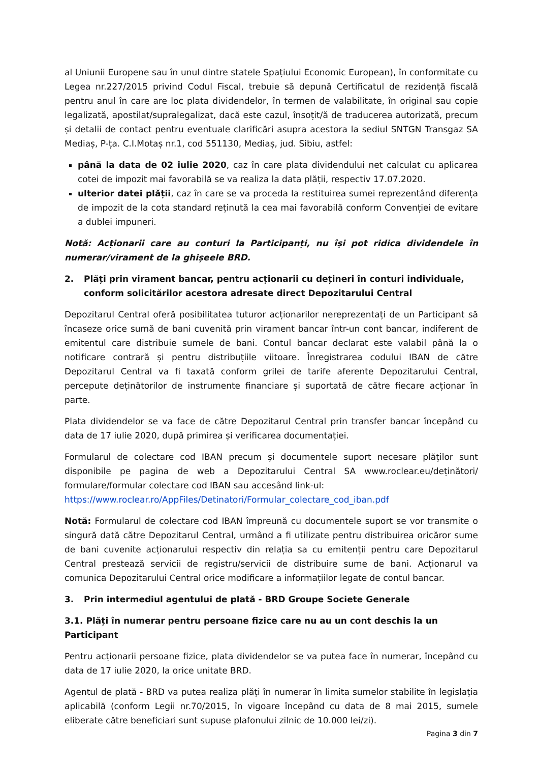al Uniunii Europene sau în unul dintre statele Spațiului Economic European), în conformitate cu Legea nr.227/2015 privind Codul Fiscal, trebuie să depună Certificatul de rezidență fiscală pentru anul în care are loc plata dividendelor, în termen de valabilitate, în original sau copie legalizată, apostilat/supralegalizat, dacă este cazul, însoțit/ă de traducerea autorizată, precum și detalii de contact pentru eventuale clarificări asupra acestora la sediul SNTGN Transgaz SA Mediaș, P-ța. C.I.Motaș nr.1, cod 551130, Mediaș, jud. Sibiu, astfel:
până la data de 02 iulie 2020, caz în care plata dividendului net calculat cu aplicarea cotei de impozit mai favorabilă se va realiza la data plății, respectiv 17.07.2020.
ulterior datei plății, caz în care se va proceda la restituirea sumei reprezentând diferența de impozit de la cota standard reținută la cea mai favorabilă conform Convenției de evitare a dublei impuneri.
Notă: Acționarii care au conturi la Participanți, nu își pot ridica dividendele în numerar/virament de la ghișeele BRD.
2. Plăți prin virament bancar, pentru acționarii cu dețineri în conturi individuale, conform solicitărilor acestora adresate direct Depozitarului Central
Depozitarul Central oferă posibilitatea tuturor acționarilor nereprezentați de un Participant să încaseze orice sumă de bani cuvenită prin virament bancar într-un cont bancar, indiferent de emitentul care distribuie sumele de bani. Contul bancar declarat este valabil până la o notificare contrară și pentru distribuțiile viitoare. Înregistrarea codului IBAN de către Depozitarul Central va fi taxată conform grilei de tarife aferente Depozitarului Central, percepute deținătorilor de instrumente financiare și suportată de către fiecare acționar în parte.
Plata dividendelor se va face de către Depozitarul Central prin transfer bancar începând cu data de 17 iulie 2020, după primirea și verificarea documentației.
Formularul de colectare cod IBAN precum și documentele suport necesare plăților sunt disponibile pe pagina de web a Depozitarului Central SA www.roclear.eu/deținători/ formulare/formular colectare cod IBAN sau accesând link-ul:
https://www.roclear.ro/AppFiles/Detinatori/Formular_colectare_cod_iban.pdf
Notă: Formularul de colectare cod IBAN împreună cu documentele suport se vor transmite o singură dată către Depozitarul Central, urmând a fi utilizate pentru distribuirea oricăror sume de bani cuvenite acționarului respectiv din relația sa cu emitenții pentru care Depozitarul Central prestează servicii de registru/servicii de distribuire sume de bani. Acționarul va comunica Depozitarului Central orice modificare a informațiilor legate de contul bancar.
3. Prin intermediul agentului de plată - BRD Groupe Societe Generale
3.1. Plăți în numerar pentru persoane fizice care nu au un cont deschis la un Participant
Pentru acționarii persoane fizice, plata dividendelor se va putea face în numerar, începând cu data de 17 iulie 2020, la orice unitate BRD.
Agentul de plată - BRD va putea realiza plăți în numerar în limita sumelor stabilite în legislația aplicabilă (conform Legii nr.70/2015, în vigoare începând cu data de 8 mai 2015, sumele eliberate către beneficiari sunt supuse plafonului zilnic de 10.000 lei/zi).
Pagina 3 din 7